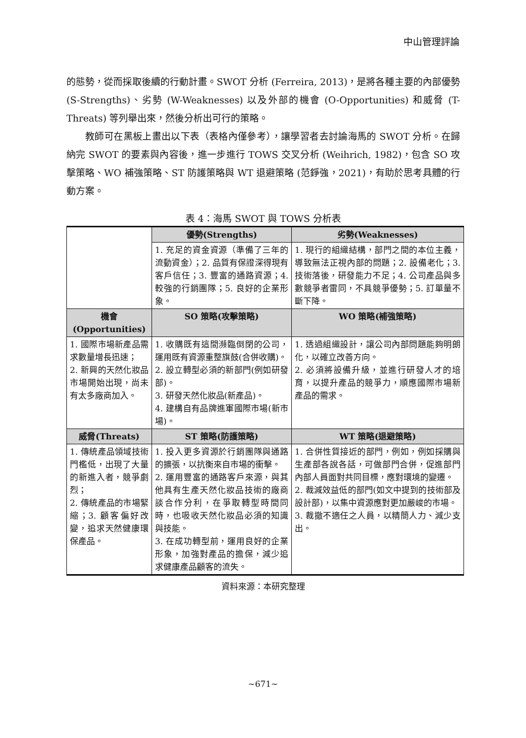中山管理評論
的態勢，從而採取後續的行動計畫。SWOT 分析 (Ferreira, 2013)，是將各種主要的內部優勢 (S-Strengths)、劣勢 (W-Weaknesses) 以及外部的機會 (O-Opportunities) 和威脅 (T-Threats) 等列舉出來，然後分析出可行的策略。
教師可在黑板上畫出以下表（表格內僅參考），讓學習者去討論海馬的 SWOT 分析。在歸納完 SWOT 的要素與內容後，進一步進行 TOWS 交叉分析 (Weihrich, 1982)，包含 SO 攻擊策略、WO 補強策略、ST 防護策略與 WT 退避策略 (范錚強，2021)，有助於思考具體的行動方案。
表 4：海馬 SWOT 與 TOWS 分析表
| | 優勢(Strengths) | 劣勢(Weaknesses) |
| | 1. 充足的資金資源（準備了三年的流動資金）；2. 品質有保證深得現有客戶信任；3. 豐富的通路資源；4. 較強的行銷團隊；5. 良好的企業形象。 | 1. 現行的組織結構，部門之間的本位主義，導致無法正視內部的問題；2. 設備老化；3. 技術落後，研發能力不足；4. 公司產品與多數競爭者雷同，不具競爭優勢；5. 訂單量不斷下降。 |
| 機會 (Opportunities) | SO 策略(攻擊策略) | WO 策略(補強策略) |
| 1. 國際市場新產品需求數量增長迅速； 2. 新興的天然化妝品市場開始出現，尚未有太多廠商加入。 | 1. 收購既有這間瀕臨倒閉的公司，運用既有資源重整旗鼓(合併收購)。 2. 設立轉型必須的新部門(例如研發部)。 3. 研發天然化妝品(新產品)。 4. 建構自有品牌進軍國際市場(新市場)。 | 1. 透過組織設計，讓公司內部問題能夠明朗化，以確立改善方向。 2. 必須將設備升級，並進行研發人才的培育，以提升產品的競爭力，順應國際市場新產品的需求。 |
| 威脅(Threats) | ST 策略(防護策略) | WT 策略(退避策略) |
| 1. 傳統產品領域技術門檻低，出現了大量的新進入者，競爭劇烈； 2. 傳統產品的市場緊縮；3. 顧客偏好改變，追求天然健康環保產品。 | 1. 投入更多資源於行銷團隊與通路的擴張，以抗衡來自市場的衝擊。 2. 運用豐富的通路客戶來源，與其他具有生產天然化妝品技術的廠商談合作分利，在爭取轉型時間同時，也吸收天然化妝品必須的知識與技能。 3. 在成功轉型前，運用良好的企業形象，加強對產品的擔保，減少追求健康產品顧客的流失。 | 1. 合併性質接近的部門，例如，例如採購與生產部各說各話，可做部門合併，促進部門內部人員面對共同目標，應對環境的變遷。 2. 裁減效益低的部門(如文中提到的技術部及設計部)，以集中資源應對更加嚴峻的市場。 3. 裁撤不適任之人員，以精簡人力、減少支出。 |
資料來源：本研究整理
~671~